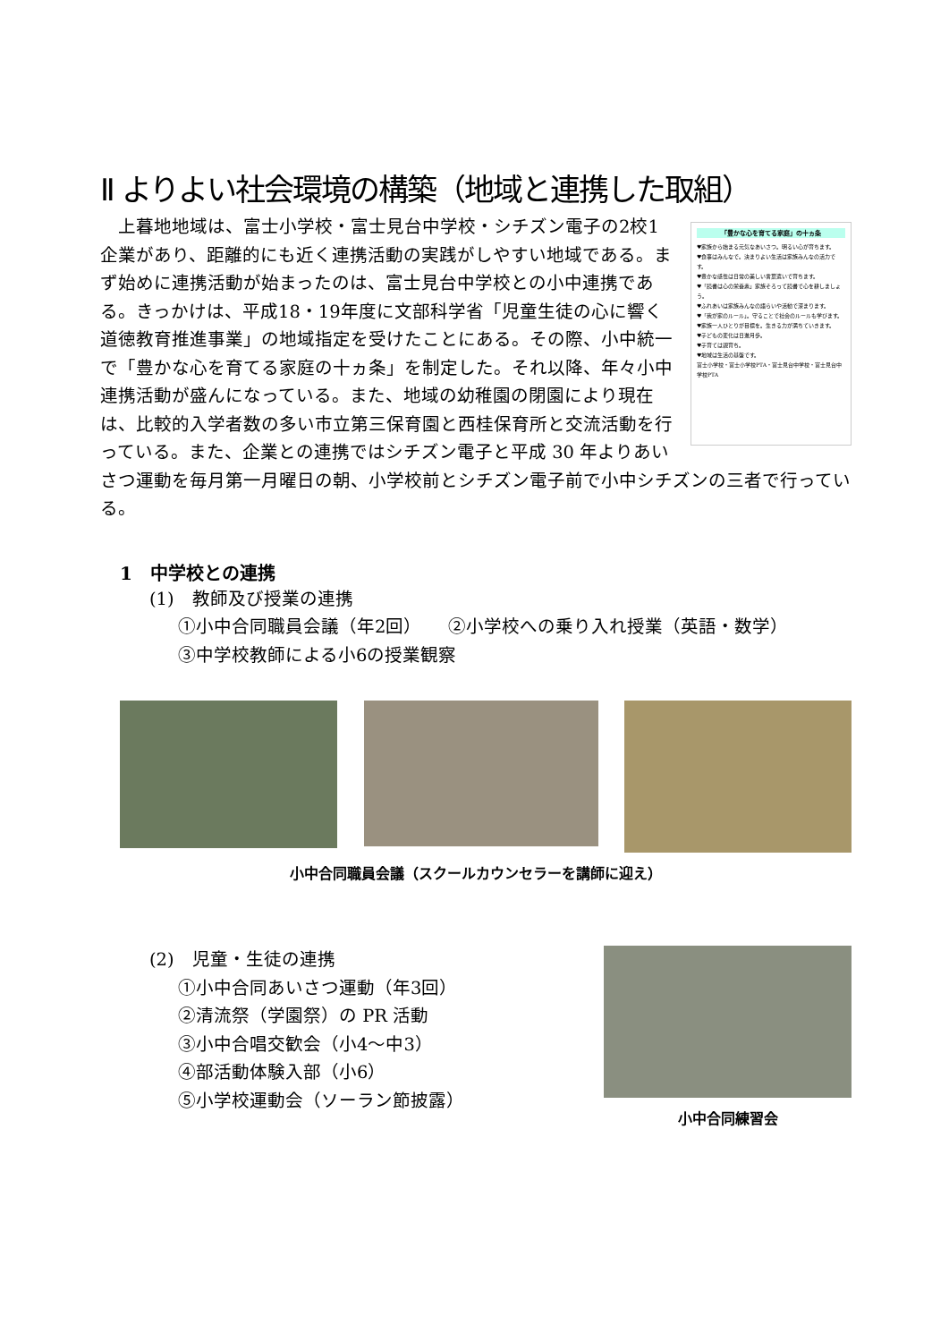Ⅱ よりよい社会環境の構築（地域と連携した取組）
「豊かな心を育てる家庭」の十ヵ条
♥家族から始まる元気なあいさつ。明るい心が育ちます。
♥食事はみんなで。決まりよい生活は家族みんなの活力です。
♥豊かな感性は日常の美しい言葉遣いで育ちます。
♥「読書は心の栄養素」家族そろって読書で心を耕しましょう。
♥ふれあいは家族みんなの語らいや活動で深まります。
♥「我が家のルール」。守ることで社会のルールも学びます。
♥家族一人ひとりが目標を。生きる力が満ちていきます。
♥子どもの変化は日進月歩。
♥子育ては親育ち。
♥地域は生活の基盤です。
富士小学校・富士小学校PTA・富士見台中学校・富士見台中学校PTA
　上暮地地域は、富士小学校・富士見台中学校・シチズン電子の2校1企業があり、距離的にも近く連携活動の実践がしやすい地域である。まず始めに連携活動が始まったのは、富士見台中学校との小中連携である。きっかけは、平成18・19年度に文部科学省「児童生徒の心に響く道徳教育推進事業」の地域指定を受けたことにある。その際、小中統一で「豊かな心を育てる家庭の十ヵ条」を制定した。それ以降、年々小中連携活動が盛んになっている。また、地域の幼稚園の閉園により現在は、比較的入学者数の多い市立第三保育園と西桂保育所と交流活動を行っている。また、企業との連携ではシチズン電子と平成 30 年よりあいさつ運動を毎月第一月曜日の朝、小学校前とシチズン電子前で小中シチズンの三者で行っている。
1　中学校との連携
(1)　教師及び授業の連携
①小中合同職員会議（年2回）　　②小学校への乗り入れ授業（英語・数学）
③中学校教師による小6の授業観察
小中合同職員会議（スクールカウンセラーを講師に迎え）
(2)　児童・生徒の連携
①小中合同あいさつ運動（年3回）
②清流祭（学園祭）の PR 活動
③小中合唱交歓会（小4〜中3）
④部活動体験入部（小6）
⑤小学校運動会（ソーラン節披露）
小中合同練習会